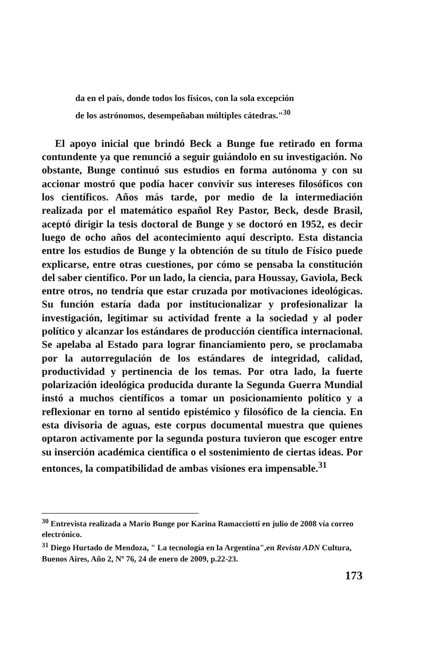da en el país, donde todos los físicos, con la sola excepción
de los astrónomos, desempeñaban múltiples cátedras."<sup>30</sup>
El apoyo inicial que brindó Beck a Bunge fue retirado en forma contundente ya que renunció a seguir guiándolo en su investigación. No obstante, Bunge continuó sus estudios en forma autónoma y con su accionar mostró que podía hacer convivir sus intereses filosóficos con los científicos. Años más tarde, por medio de la intermediación realizada por el matemático español Rey Pastor, Beck, desde Brasil, aceptó dirigir la tesis doctoral de Bunge y se doctoró en 1952, es decir luego de ocho años del acontecimiento aquí descripto. Esta distancia entre los estudios de Bunge y la obtención de su título de Físico puede explicarse, entre otras cuestiones, por cómo se pensaba la constitución del saber científico. Por un lado, la ciencia, para Houssay, Gaviola, Beck entre otros, no tendría que estar cruzada por motivaciones ideológicas. Su función estaría dada por institucionalizar y profesionalizar la investigación, legitimar su actividad frente a la sociedad y al poder político y alcanzar los estándares de producción científica internacional. Se apelaba al Estado para lograr financiamiento pero, se proclamaba por la autorregulación de los estándares de integridad, calidad, productividad y pertinencia de los temas. Por otra lado, la fuerte polarización ideológica producida durante la Segunda Guerra Mundial instó a muchos científicos a tomar un posicionamiento político y a reflexionar en torno al sentido epistémico y filosófico de la ciencia. En esta divisoria de aguas, este corpus documental muestra que quienes optaron activamente por la segunda postura tuvieron que escoger entre su inserción académica científica o el sostenimiento de ciertas ideas. Por entonces, la compatibilidad de ambas visiones era impensable.<sup>31</sup>
<sup>30</sup> Entrevista realizada a Mario Bunge por Karina Ramacciotti en julio de 2008 vía correo electrónico.
<sup>31</sup> Diego Hurtado de Mendoza, " La tecnología en la Argentina",en Revista ADN Cultura, Buenos Aires, Año 2, Nº 76, 24 de enero de 2009, p.22-23.
173